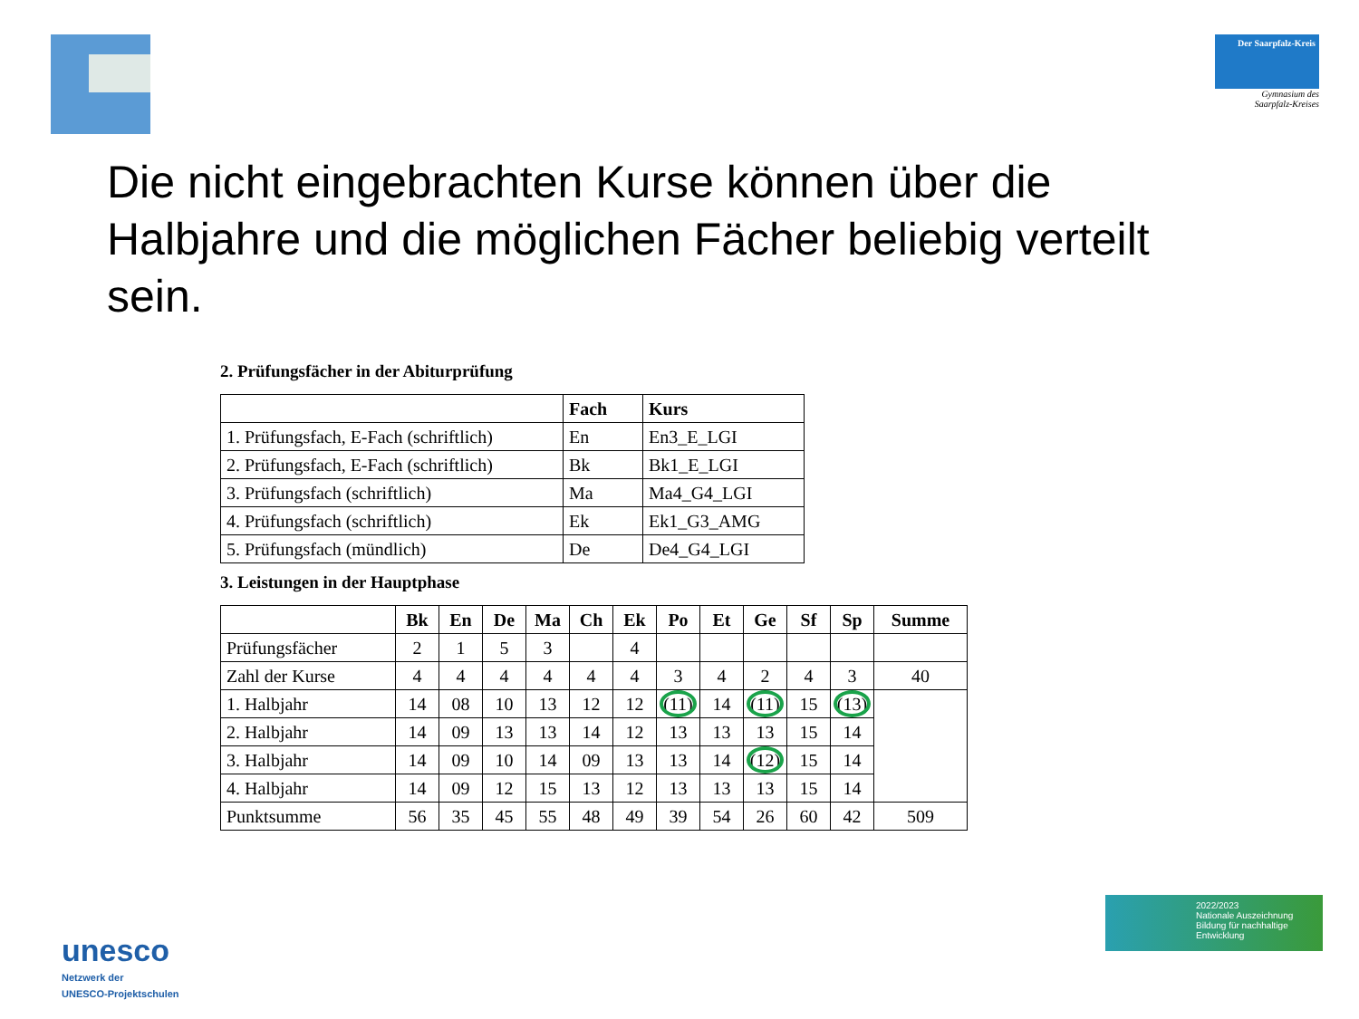Der Saarpfalz-Kreis
Gymnasium des
Saarpfalz-Kreises
Die nicht eingebrachten Kurse können über die Halbjahre und die möglichen Fächer beliebig verteilt sein.
2. Prüfungsfächer in der Abiturprüfung
| | Fach | Kurs |
| --- | --- | --- |
| 1. Prüfungsfach, E-Fach (schriftlich) | En | En3_E_LGI |
| 2. Prüfungsfach, E-Fach (schriftlich) | Bk | Bk1_E_LGI |
| 3. Prüfungsfach (schriftlich) | Ma | Ma4_G4_LGI |
| 4. Prüfungsfach (schriftlich) | Ek | Ek1_G3_AMG |
| 5. Prüfungsfach (mündlich) | De | De4_G4_LGI |
3. Leistungen in der Hauptphase
| | Bk | En | De | Ma | Ch | Ek | Po | Et | Ge | Sf | Sp | Summe |
| Prüfungsfächer | 2 | 1 | 5 | 3 | | 4 | | | | | | |
| Zahl der Kurse | 4 | 4 | 4 | 4 | 4 | 4 | 3 | 4 | 2 | 4 | 3 | 40 |
| 1. Halbjahr | 14 | 08 | 10 | 13 | 12 | 12 | (11) | 14 | (11) | 15 | (13) | |
| 2. Halbjahr | 14 | 09 | 13 | 13 | 14 | 12 | 13 | 13 | 13 | 15 | 14 | |
| 3. Halbjahr | 14 | 09 | 10 | 14 | 09 | 13 | 13 | 14 | (12) | 15 | 14 | |
| 4. Halbjahr | 14 | 09 | 12 | 15 | 13 | 12 | 13 | 13 | 13 | 15 | 14 | |
| Punktsumme | 56 | 35 | 45 | 55 | 48 | 49 | 39 | 54 | 26 | 60 | 42 | 509 |
unesco
Netzwerk der
UNESCO-Projektschulen
2022/2023
Nationale Auszeichnung
Bildung für nachhaltige Entwicklung